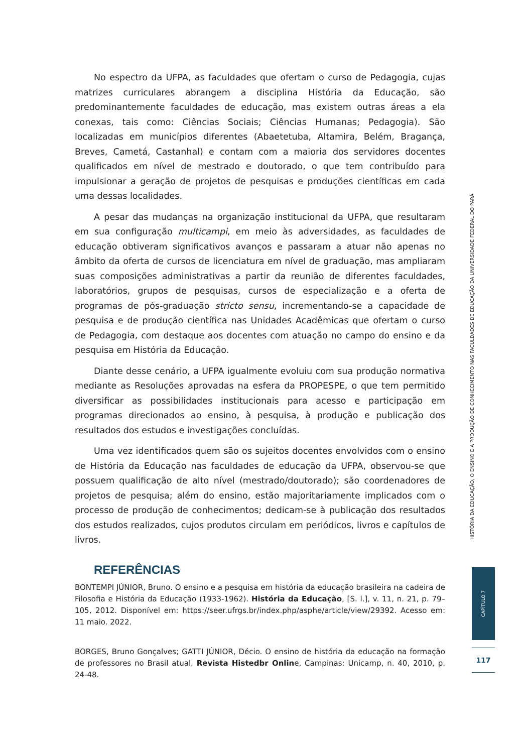No espectro da UFPA, as faculdades que ofertam o curso de Pedagogia, cujas matrizes curriculares abrangem a disciplina História da Educação, são predominantemente faculdades de educação, mas existem outras áreas a ela conexas, tais como: Ciências Sociais; Ciências Humanas; Pedagogia). São localizadas em municípios diferentes (Abaetetuba, Altamira, Belém, Bragança, Breves, Cametá, Castanhal) e contam com a maioria dos servidores docentes qualificados em nível de mestrado e doutorado, o que tem contribuído para impulsionar a geração de projetos de pesquisas e produções científicas em cada uma dessas localidades.
A pesar das mudanças na organização institucional da UFPA, que resultaram em sua configuração multicampi, em meio às adversidades, as faculdades de educação obtiveram significativos avanços e passaram a atuar não apenas no âmbito da oferta de cursos de licenciatura em nível de graduação, mas ampliaram suas composições administrativas a partir da reunião de diferentes faculdades, laboratórios, grupos de pesquisas, cursos de especialização e a oferta de programas de pós-graduação stricto sensu, incrementando-se a capacidade de pesquisa e de produção científica nas Unidades Acadêmicas que ofertam o curso de Pedagogia, com destaque aos docentes com atuação no campo do ensino e da pesquisa em História da Educação.
Diante desse cenário, a UFPA igualmente evoluiu com sua produção normativa mediante as Resoluções aprovadas na esfera da PROPESPE, o que tem permitido diversificar as possibilidades institucionais para acesso e participação em programas direcionados ao ensino, à pesquisa, à produção e publicação dos resultados dos estudos e investigações concluídas.
Uma vez identificados quem são os sujeitos docentes envolvidos com o ensino de História da Educação nas faculdades de educação da UFPA, observou-se que possuem qualificação de alto nível (mestrado/doutorado); são coordenadores de projetos de pesquisa; além do ensino, estão majoritariamente implicados com o processo de produção de conhecimentos; dedicam-se à publicação dos resultados dos estudos realizados, cujos produtos circulam em periódicos, livros e capítulos de livros.
REFERÊNCIAS
BONTEMPI JÚNIOR, Bruno. O ensino e a pesquisa em história da educação brasileira na cadeira de Filosofia e História da Educação (1933-1962). História da Educação, [S. l.], v. 11, n. 21, p. 79–105, 2012. Disponível em: https://seer.ufrgs.br/index.php/asphe/article/view/29392. Acesso em: 11 maio. 2022.
BORGES, Bruno Gonçalves; GATTI JÚNIOR, Décio. O ensino de história da educação na formação de professores no Brasil atual. Revista Histedbr Online, Campinas: Unicamp, n. 40, 2010, p. 24-48.
HISTÓRIA DA EDUCAÇÃO, O ENSINO E A PRODUÇÃO DE CONHECIMENTO NAS FACULDADES DE EDUCAÇÃO DA UNIVERSIDADE FEDERAL DO PARÁ
CAPÍTULO 7
117